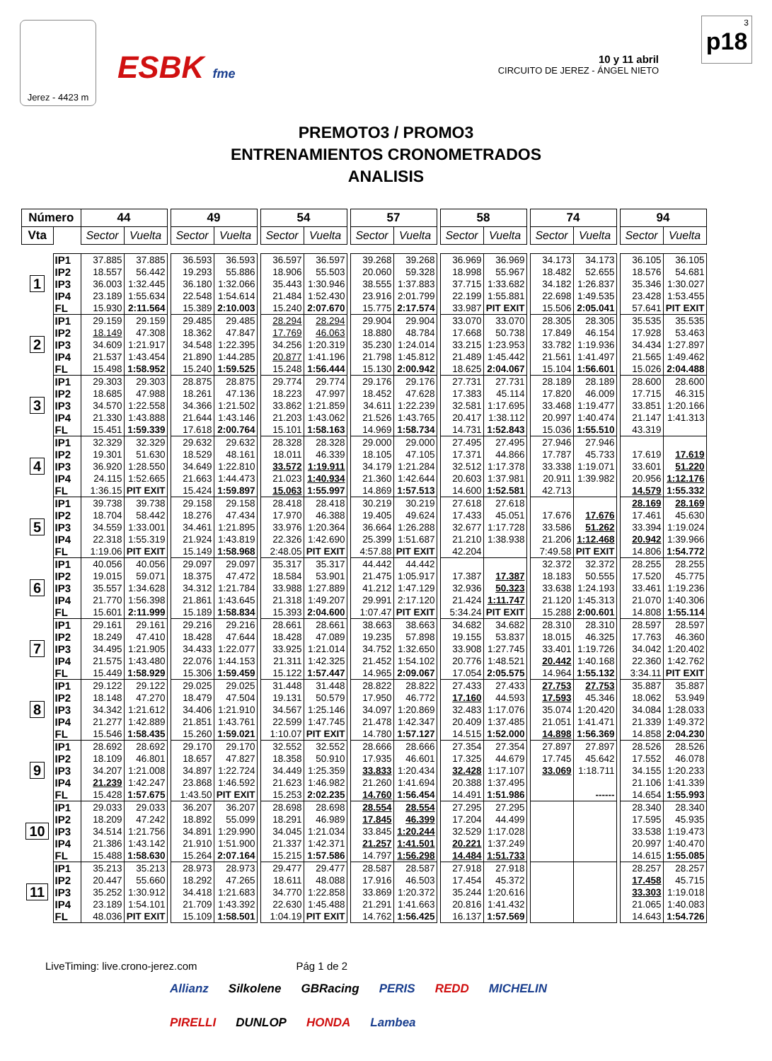Jerez - 4423 m
ESBK fme
10 y 11 abril
CIRCUITO DE JEREZ - ÁNGEL NIETO
3
p18
PREMOTO3 / PROMO3
ENTRENAMIENTOS CRONOMETRADOS
ANALISIS
| Número | | 44 | | | 49 | | | 54 | | | 57 | | | 58 | | | 74 | | | 94 | |
| Vta | | Sector | Vuelta | | Sector | Vuelta | | Sector | Vuelta | | Sector | Vuelta | | Sector | Vuelta | | Sector | Vuelta | | Sector | Vuelta |
| 1 | IP1 | 37.885 | 37.885 | | 36.593 | 36.593 | | 36.597 | 36.597 | | 39.268 | 39.268 | | 36.969 | 36.969 | | 34.173 | 34.173 | | 36.105 | 36.105 |
| | IP2 | 18.557 | 56.442 | | 19.293 | 55.886 | | 18.906 | 55.503 | | 20.060 | 59.328 | | 18.998 | 55.967 | | 18.482 | 52.655 | | 18.576 | 54.681 |
| | IP3 | 36.003 | 1:32.445 | | 36.180 | 1:32.066 | | 35.443 | 1:30.946 | | 38.555 | 1:37.883 | | 37.715 | 1:33.682 | | 34.182 | 1:26.837 | | 35.346 | 1:30.027 |
| | IP4 | 23.189 | 1:55.634 | | 22.548 | 1:54.614 | | 21.484 | 1:52.430 | | 23.916 | 2:01.799 | | 22.199 | 1:55.881 | | 22.698 | 1:49.535 | | 23.428 | 1:53.455 |
| | FL | 15.930 | 2:11.564 | | 15.389 | 2:10.003 | | 15.240 | 2:07.670 | | 15.775 | 2:17.574 | | 33.987 | PIT EXIT | | 15.506 | 2:05.041 | | 57.641 | PIT EXIT |
| 2 | IP1 | 29.159 | 29.159 | | 29.485 | 29.485 | | 28.294 | 28.294 | | 29.904 | 29.904 | | 33.070 | 33.070 | | 28.305 | 28.305 | | 35.535 | 35.535 |
| | IP2 | 18.149 | 47.308 | | 18.362 | 47.847 | | 17.769 | 46.063 | | 18.880 | 48.784 | | 17.668 | 50.738 | | 17.849 | 46.154 | | 17.928 | 53.463 |
| | IP3 | 34.609 | 1:21.917 | | 34.548 | 1:22.395 | | 34.256 | 1:20.319 | | 35.230 | 1:24.014 | | 33.215 | 1:23.953 | | 33.782 | 1:19.936 | | 34.434 | 1:27.897 |
| | IP4 | 21.537 | 1:43.454 | | 21.890 | 1:44.285 | | 20.877 | 1:41.196 | | 21.798 | 1:45.812 | | 21.489 | 1:45.442 | | 21.561 | 1:41.497 | | 21.565 | 1:49.462 |
| | FL | 15.498 | 1:58.952 | | 15.240 | 1:59.525 | | 15.248 | 1:56.444 | | 15.130 | 2:00.942 | | 18.625 | 2:04.067 | | 15.104 | 1:56.601 | | 15.026 | 2:04.488 |
| 3 | IP1 | 29.303 | 29.303 | | 28.875 | 28.875 | | 29.774 | 29.774 | | 29.176 | 29.176 | | 27.731 | 27.731 | | 28.189 | 28.189 | | 28.600 | 28.600 |
| | IP2 | 18.685 | 47.988 | | 18.261 | 47.136 | | 18.223 | 47.997 | | 18.452 | 47.628 | | 17.383 | 45.114 | | 17.820 | 46.009 | | 17.715 | 46.315 |
| | IP3 | 34.570 | 1:22.558 | | 34.366 | 1:21.502 | | 33.862 | 1:21.859 | | 34.611 | 1:22.239 | | 32.581 | 1:17.695 | | 33.468 | 1:19.477 | | 33.851 | 1:20.166 |
| | IP4 | 21.330 | 1:43.888 | | 21.644 | 1:43.146 | | 21.203 | 1:43.062 | | 21.526 | 1:43.765 | | 20.417 | 1:38.112 | | 20.997 | 1:40.474 | | 21.147 | 1:41.313 |
| | FL | 15.451 | 1:59.339 | | 17.618 | 2:00.764 | | 15.101 | 1:58.163 | | 14.969 | 1:58.734 | | 14.731 | 1:52.843 | | 15.036 | 1:55.510 | | 43.319 | |
| 4 | IP1 | 32.329 | 32.329 | | 29.632 | 29.632 | | 28.328 | 28.328 | | 29.000 | 29.000 | | 27.495 | 27.495 | | 27.946 | 27.946 | | | |
| | IP2 | 19.301 | 51.630 | | 18.529 | 48.161 | | 18.011 | 46.339 | | 18.105 | 47.105 | | 17.371 | 44.866 | | 17.787 | 45.733 | | 17.619 | 17.619 |
| | IP3 | 36.920 | 1:28.550 | | 34.649 | 1:22.810 | | 33.572 | 1:19.911 | | 34.179 | 1:21.284 | | 32.512 | 1:17.378 | | 33.338 | 1:19.071 | | 33.601 | 51.220 |
| | IP4 | 24.115 | 1:52.665 | | 21.663 | 1:44.473 | | 21.023 | 1:40.934 | | 21.360 | 1:42.644 | | 20.603 | 1:37.981 | | 20.911 | 1:39.982 | | 20.956 | 1:12.176 |
| | FL | 1:36.15 | PIT EXIT | | 15.424 | 1:59.897 | | 15.063 | 1:55.997 | | 14.869 | 1:57.513 | | 14.600 | 1:52.581 | | 42.713 | | | 14.579 | 1:55.332 |
| 5 | IP1 | 39.738 | 39.738 | | 29.158 | 29.158 | | 28.418 | 28.418 | | 30.219 | 30.219 | | 27.618 | 27.618 | | | | | 28.169 | 28.169 |
| | IP2 | 18.704 | 58.442 | | 18.276 | 47.434 | | 17.970 | 46.388 | | 19.405 | 49.624 | | 17.433 | 45.051 | | 17.676 | 17.676 | | 17.461 | 45.630 |
| | IP3 | 34.559 | 1:33.001 | | 34.461 | 1:21.895 | | 33.976 | 1:20.364 | | 36.664 | 1:26.288 | | 32.677 | 1:17.728 | | 33.586 | 51.262 | | 33.394 | 1:19.024 |
| | IP4 | 22.318 | 1:55.319 | | 21.924 | 1:43.819 | | 22.326 | 1:42.690 | | 25.399 | 1:51.687 | | 21.210 | 1:38.938 | | 21.206 | 1:12.468 | | 20.942 | 1:39.966 |
| | FL | 1:19.06 | PIT EXIT | | 15.149 | 1:58.968 | | 2:48.05 | PIT EXIT | | 4:57.88 | PIT EXIT | | 42.204 | | | 7:49.58 | PIT EXIT | | 14.806 | 1:54.772 |
| 6 | IP1 | 40.056 | 40.056 | | 29.097 | 29.097 | | 35.317 | 35.317 | | 44.442 | 44.442 | | | | | 32.372 | 32.372 | | 28.255 | 28.255 |
| | IP2 | 19.015 | 59.071 | | 18.375 | 47.472 | | 18.584 | 53.901 | | 21.475 | 1:05.917 | | 17.387 | 17.387 | | 18.183 | 50.555 | | 17.520 | 45.775 |
| | IP3 | 35.557 | 1:34.628 | | 34.312 | 1:21.784 | | 33.988 | 1:27.889 | | 41.212 | 1:47.129 | | 32.936 | 50.323 | | 33.638 | 1:24.193 | | 33.461 | 1:19.236 |
| | IP4 | 21.770 | 1:56.398 | | 21.861 | 1:43.645 | | 21.318 | 1:49.207 | | 29.991 | 2:17.120 | | 21.424 | 1:11.747 | | 21.120 | 1:45.313 | | 21.070 | 1:40.306 |
| | FL | 15.601 | 2:11.999 | | 15.189 | 1:58.834 | | 15.393 | 2:04.600 | | 1:07.47 | PIT EXIT | | 5:34.24 | PIT EXIT | | 15.288 | 2:00.601 | | 14.808 | 1:55.114 |
| 7 | IP1 | 29.161 | 29.161 | | 29.216 | 29.216 | | 28.661 | 28.661 | | 38.663 | 38.663 | | 34.682 | 34.682 | | 28.310 | 28.310 | | 28.597 | 28.597 |
| | IP2 | 18.249 | 47.410 | | 18.428 | 47.644 | | 18.428 | 47.089 | | 19.235 | 57.898 | | 19.155 | 53.837 | | 18.015 | 46.325 | | 17.763 | 46.360 |
| | IP3 | 34.495 | 1:21.905 | | 34.433 | 1:22.077 | | 33.925 | 1:21.014 | | 34.752 | 1:32.650 | | 33.908 | 1:27.745 | | 33.401 | 1:19.726 | | 34.042 | 1:20.402 |
| | IP4 | 21.575 | 1:43.480 | | 22.076 | 1:44.153 | | 21.311 | 1:42.325 | | 21.452 | 1:54.102 | | 20.776 | 1:48.521 | | 20.442 | 1:40.168 | | 22.360 | 1:42.762 |
| | FL | 15.449 | 1:58.929 | | 15.306 | 1:59.459 | | 15.122 | 1:57.447 | | 14.965 | 2:09.067 | | 17.054 | 2:05.575 | | 14.964 | 1:55.132 | | 3:34.11 | PIT EXIT |
| 8 | IP1 | 29.122 | 29.122 | | 29.025 | 29.025 | | 31.448 | 31.448 | | 28.822 | 28.822 | | 27.433 | 27.433 | | 27.753 | 27.753 | | 35.887 | 35.887 |
| | IP2 | 18.148 | 47.270 | | 18.479 | 47.504 | | 19.131 | 50.579 | | 17.950 | 46.772 | | 17.160 | 44.593 | | 17.593 | 45.346 | | 18.062 | 53.949 |
| | IP3 | 34.342 | 1:21.612 | | 34.406 | 1:21.910 | | 34.567 | 1:25.146 | | 34.097 | 1:20.869 | | 32.483 | 1:17.076 | | 35.074 | 1:20.420 | | 34.084 | 1:28.033 |
| | IP4 | 21.277 | 1:42.889 | | 21.851 | 1:43.761 | | 22.599 | 1:47.745 | | 21.478 | 1:42.347 | | 20.409 | 1:37.485 | | 21.051 | 1:41.471 | | 21.339 | 1:49.372 |
| | FL | 15.546 | 1:58.435 | | 15.260 | 1:59.021 | | 1:10.07 | PIT EXIT | | 14.780 | 1:57.127 | | 14.515 | 1:52.000 | | 14.898 | 1:56.369 | | 14.858 | 2:04.230 |
| 9 | IP1 | 28.692 | 28.692 | | 29.170 | 29.170 | | 32.552 | 32.552 | | 28.666 | 28.666 | | 27.354 | 27.354 | | 27.897 | 27.897 | | 28.526 | 28.526 |
| | IP2 | 18.109 | 46.801 | | 18.657 | 47.827 | | 18.358 | 50.910 | | 17.935 | 46.601 | | 17.325 | 44.679 | | 17.745 | 45.642 | | 17.552 | 46.078 |
| | IP3 | 34.207 | 1:21.008 | | 34.897 | 1:22.724 | | 34.449 | 1:25.359 | | 33.833 | 1:20.434 | | 32.428 | 1:17.107 | | 33.069 | 1:18.711 | | 34.155 | 1:20.233 |
| | IP4 | 21.239 | 1:42.247 | | 23.868 | 1:46.592 | | 21.623 | 1:46.982 | | 21.260 | 1:41.694 | | 20.388 | 1:37.495 | | | | | 21.106 | 1:41.339 |
| | FL | 15.428 | 1:57.675 | | 1:43.50 | PIT EXIT | | 15.253 | 2:02.235 | | 14.760 | 1:56.454 | | 14.491 | 1:51.986 | | | ------ | | 14.654 | 1:55.993 |
| 10 | IP1 | 29.033 | 29.033 | | 36.207 | 36.207 | | 28.698 | 28.698 | | 28.554 | 28.554 | | 27.295 | 27.295 | | | | | 28.340 | 28.340 |
| | IP2 | 18.209 | 47.242 | | 18.892 | 55.099 | | 18.291 | 46.989 | | 17.845 | 46.399 | | 17.204 | 44.499 | | | | | 17.595 | 45.935 |
| | IP3 | 34.514 | 1:21.756 | | 34.891 | 1:29.990 | | 34.045 | 1:21.034 | | 33.845 | 1:20.244 | | 32.529 | 1:17.028 | | | | | 33.538 | 1:19.473 |
| | IP4 | 21.386 | 1:43.142 | | 21.910 | 1:51.900 | | 21.337 | 1:42.371 | | 21.257 | 1:41.501 | | 20.221 | 1:37.249 | | | | | 20.997 | 1:40.470 |
| | FL | 15.488 | 1:58.630 | | 15.264 | 2:07.164 | | 15.215 | 1:57.586 | | 14.797 | 1:56.298 | | 14.484 | 1:51.733 | | | | | 14.615 | 1:55.085 |
| 11 | IP1 | 35.213 | 35.213 | | 28.973 | 28.973 | | 29.477 | 29.477 | | 28.587 | 28.587 | | 27.918 | 27.918 | | | | | 28.257 | 28.257 |
| | IP2 | 20.447 | 55.660 | | 18.292 | 47.265 | | 18.611 | 48.088 | | 17.916 | 46.503 | | 17.454 | 45.372 | | | | | 17.458 | 45.715 |
| | IP3 | 35.252 | 1:30.912 | | 34.418 | 1:21.683 | | 34.770 | 1:22.858 | | 33.869 | 1:20.372 | | 35.244 | 1:20.616 | | | | | 33.303 | 1:19.018 |
| | IP4 | 23.189 | 1:54.101 | | 21.709 | 1:43.392 | | 22.630 | 1:45.488 | | 21.291 | 1:41.663 | | 20.816 | 1:41.432 | | | | | 21.065 | 1:40.083 |
| | FL | 48.036 | PIT EXIT | | 15.109 | 1:58.501 | | 1:04.19 | PIT EXIT | | 14.762 | 1:56.425 | | 16.137 | 1:57.569 | | | | | 14.643 | 1:54.726 |
LiveTiming: live.crono-jerez.com Pág 1 de 2
Allianz Silkolene GBRacing PERIS REDD MICHELIN PIRELLI DUNLOP HONDA Lambea